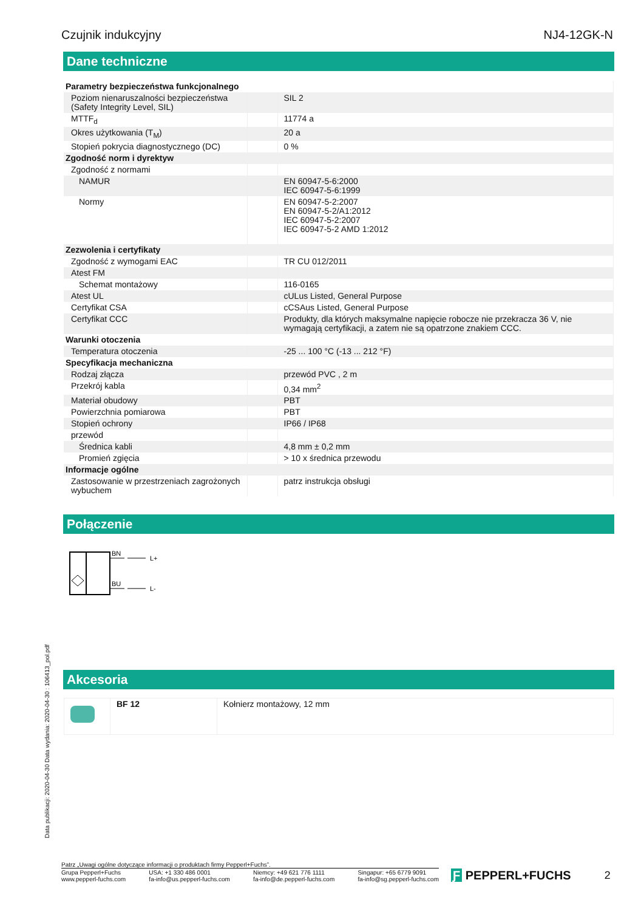Czujnik indukcyjny NJ4-12GK-N
Dane techniczne
| Parametry bezpieczeństwa funkcjonalnego | | |
| Poziom nienaruszalności bezpieczeństwa (Safety Integrity Level, SIL) | | SIL 2 |
| MTTF<sub>d</sub> | | 11774 a |
| Okres użytkowania (T<sub>M</sub>) | | 20 a |
| Stopień pokrycia diagnostycznego (DC) | | 0 % |
| Zgodność norm i dyrektyw | | |
| Zgodność z normami | | |
| NAMUR | | EN 60947-5-6:2000 IEC 60947-5-6:1999 |
| Normy | | EN 60947-5-2:2007 EN 60947-5-2/A1:2012 IEC 60947-5-2:2007 IEC 60947-5-2 AMD 1:2012 |
| Zezwolenia i certyfikaty | | |
| Zgodność z wymogami EAC | | TR CU 012/2011 |
| Atest FM | | |
| Schemat montażowy | | 116-0165 |
| Atest UL | | cULus Listed, General Purpose |
| Certyfikat CSA | | cCSAus Listed, General Purpose |
| Certyfikat CCC | | Produkty, dla których maksymalne napięcie robocze nie przekracza 36 V, nie wymagają certyfikacji, a zatem nie są opatrzone znakiem CCC. |
| Warunki otoczenia | | |
| Temperatura otoczenia | | -25 ... 100 °C (-13 ... 212 °F) |
| Specyfikacja mechaniczna | | |
| Rodzaj złącza | | przewód PVC , 2 m |
| Przekrój kabla | | 0,34 mm<sup>2</sup> |
| Materiał obudowy | | PBT |
| Powierzchnia pomiarowa | | PBT |
| Stopień ochrony | | IP66 / IP68 |
| przewód | | |
| Średnica kabli | | 4,8 mm ± 0,2 mm |
| Promień zgięcia | | > 10 x średnica przewodu |
| Informacje ogólne | | |
| Zastosowanie w przestrzeniach zagrożonych wybuchem | | patrz instrukcja obsługi |
Połączenie
BN
BU
L+
L-
Akcesoria
| | BF 12 | Kołnierz montażowy, 12 mm |
Data publikacji: 2020-04-30 Data wydania: 2020-04-30 : 106413_pol.pdf
Patrz „Uwagi ogólne dotyczące informacji o produktach firmy Pepperl+Fuchs”.
Grupa Pepperl+Fuchs
www.pepperl-fuchs.com USA: +1 330 486 0001
fa-info@us.pepperl-fuchs.com Niemcy: +49 621 776 1111
fa-info@de.pepperl-fuchs.com Singapur: +65 6779 9091
fa-info@sg.pepperl-fuchs.com
Ƒ PEPPERL+FUCHS 2